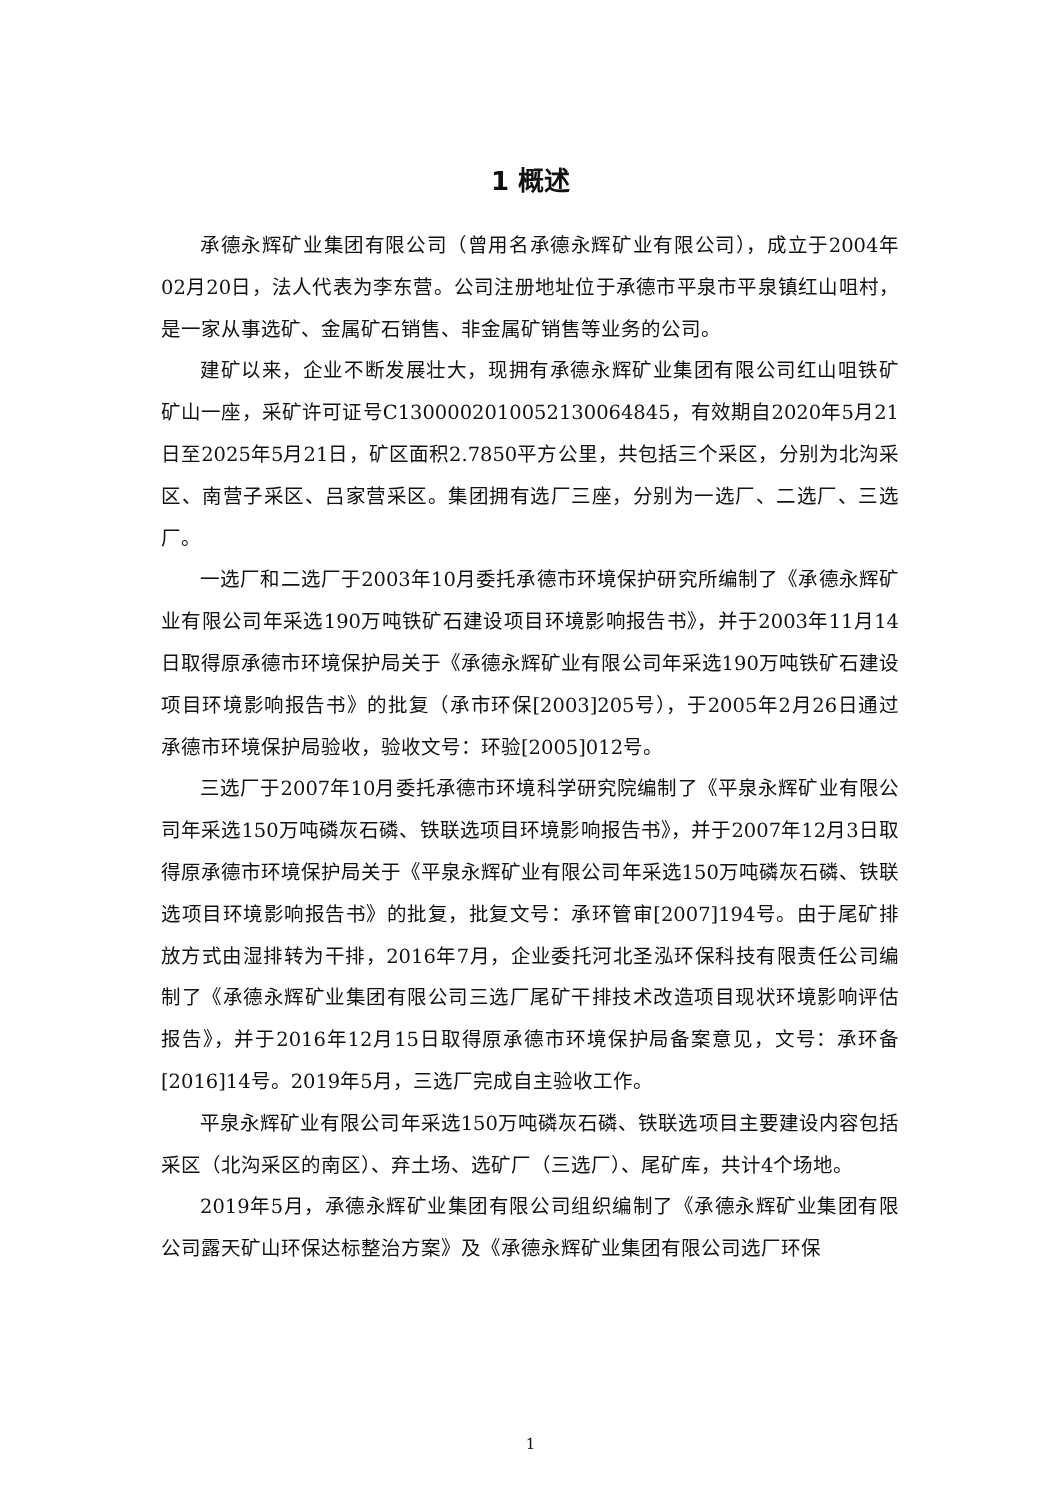1 概述
承德永辉矿业集团有限公司（曾用名承德永辉矿业有限公司），成立于2004年02月20日，法人代表为李东营。公司注册地址位于承德市平泉市平泉镇红山咀村，是一家从事选矿、金属矿石销售、非金属矿销售等业务的公司。
建矿以来，企业不断发展壮大，现拥有承德永辉矿业集团有限公司红山咀铁矿矿山一座，采矿许可证号C1300002010052130064845，有效期自2020年5月21日至2025年5月21日，矿区面积2.7850平方公里，共包括三个采区，分别为北沟采区、南营子采区、吕家营采区。集团拥有选厂三座，分别为一选厂、二选厂、三选厂。
一选厂和二选厂于2003年10月委托承德市环境保护研究所编制了《承德永辉矿业有限公司年采选190万吨铁矿石建设项目环境影响报告书》，并于2003年11月14日取得原承德市环境保护局关于《承德永辉矿业有限公司年采选190万吨铁矿石建设项目环境影响报告书》的批复（承市环保[2003]205号），于2005年2月26日通过承德市环境保护局验收，验收文号：环验[2005]012号。
三选厂于2007年10月委托承德市环境科学研究院编制了《平泉永辉矿业有限公司年采选150万吨磷灰石磷、铁联选项目环境影响报告书》，并于2007年12月3日取得原承德市环境保护局关于《平泉永辉矿业有限公司年采选150万吨磷灰石磷、铁联选项目环境影响报告书》的批复，批复文号：承环管审[2007]194号。由于尾矿排放方式由湿排转为干排，2016年7月，企业委托河北圣泓环保科技有限责任公司编制了《承德永辉矿业集团有限公司三选厂尾矿干排技术改造项目现状环境影响评估报告》，并于2016年12月15日取得原承德市环境保护局备案意见，文号：承环备[2016]14号。2019年5月，三选厂完成自主验收工作。
平泉永辉矿业有限公司年采选150万吨磷灰石磷、铁联选项目主要建设内容包括采区（北沟采区的南区）、弃土场、选矿厂（三选厂）、尾矿库，共计4个场地。
2019年5月，承德永辉矿业集团有限公司组织编制了《承德永辉矿业集团有限公司露天矿山环保达标整治方案》及《承德永辉矿业集团有限公司选厂环保
1